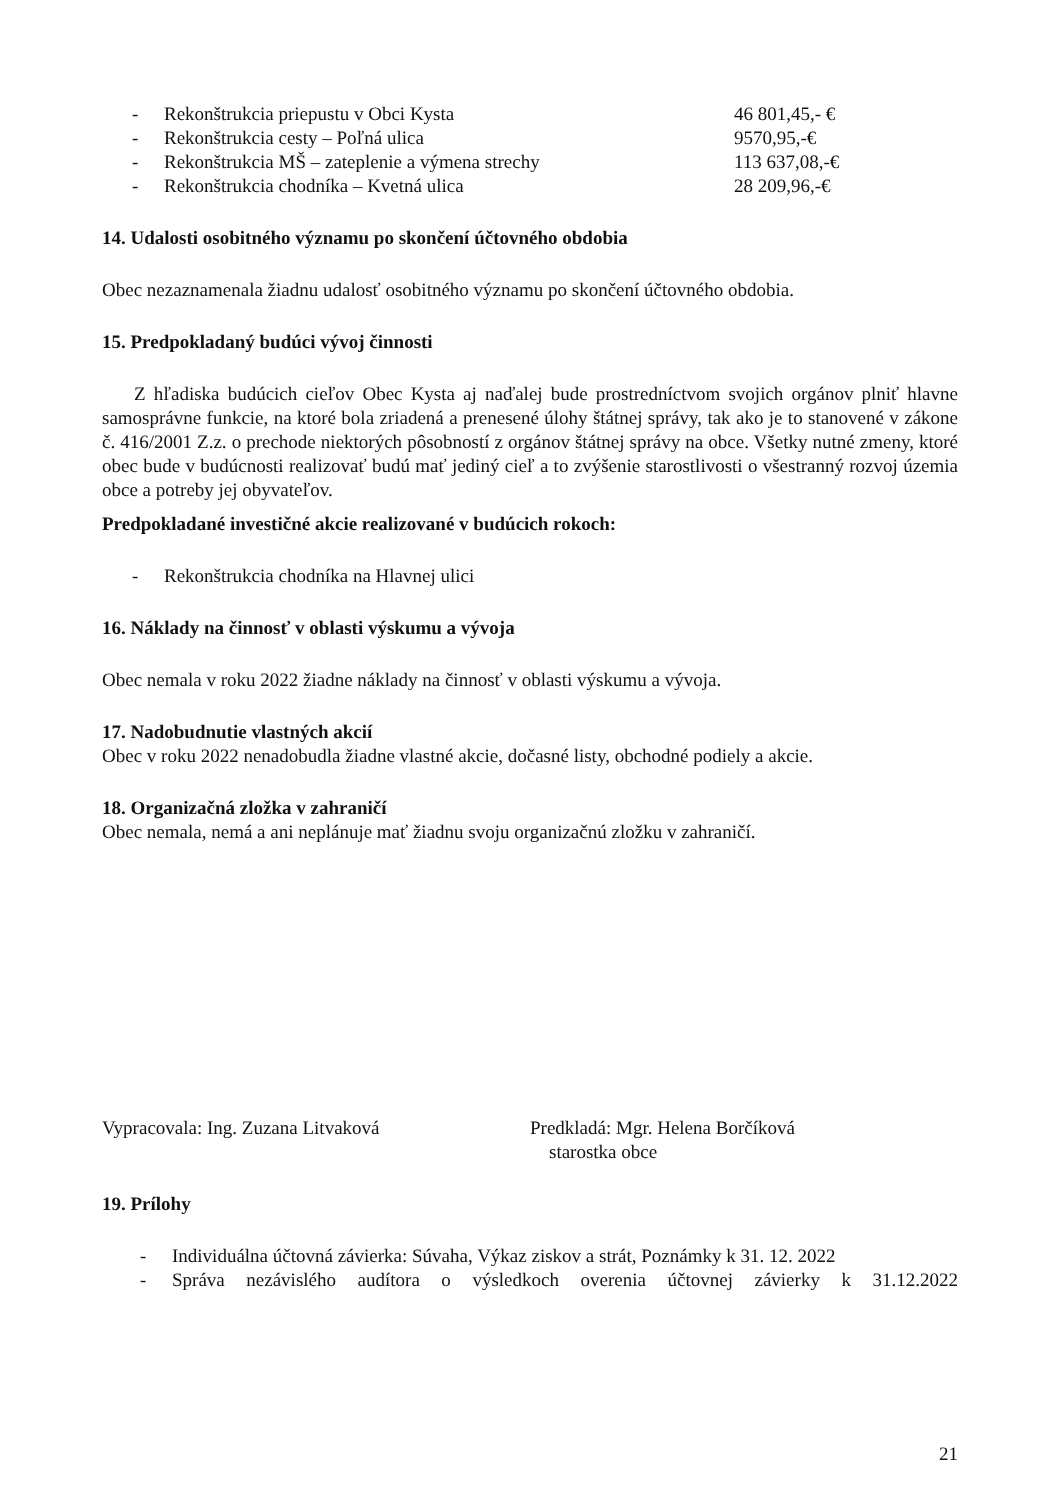- Rekonštrukcia priepustu v Obci Kysta 46 801,45,- €
- Rekonštrukcia cesty – Poľná ulica 9570,95,-€
- Rekonštrukcia MŠ – zateplenie a výmena strechy 113 637,08,-€
- Rekonštrukcia chodníka – Kvetná ulica 28 209,96,-€
14. Udalosti osobitného významu po skončení účtovného obdobia
Obec nezaznamenala žiadnu udalosť osobitného významu po skončení účtovného obdobia.
15. Predpokladaný budúci vývoj činnosti
Z hľadiska budúcich cieľov Obec Kysta aj naďalej bude prostredníctvom svojich orgánov plniť hlavne samosprávne funkcie, na ktoré bola zriadená a prenesené úlohy štátnej správy, tak ako je to stanovené v zákone č. 416/2001 Z.z. o prechode niektorých pôsobností z orgánov štátnej správy na obce. Všetky nutné zmeny, ktoré obec bude v budúcnosti realizovať budú mať jediný cieľ a to zvýšenie starostlivosti o všestranný rozvoj územia obce a potreby jej obyvateľov.
Predpokladané investičné akcie realizované v budúcich rokoch:
- Rekonštrukcia chodníka na Hlavnej ulici
16. Náklady na činnosť v oblasti výskumu a vývoja
Obec nemala v roku 2022 žiadne náklady na činnosť v oblasti výskumu a vývoja.
17. Nadobudnutie vlastných akcií
Obec v roku 2022 nenadobudla žiadne vlastné akcie, dočasné listy, obchodné podiely a akcie.
18. Organizačná zložka v zahraničí
Obec nemala, nemá a ani neplánuje mať žiadnu svoju organizačnú zložku v zahraničí.
Vypracovala: Ing. Zuzana Litvaková Predkladá: Mgr. Helena Borčíková
starostka obce
19. Prílohy
- Individuálna účtovná závierka: Súvaha, Výkaz ziskov a strát, Poznámky k 31. 12. 2022
- Správa nezávislého audítora o výsledkoch overenia účtovnej závierky k 31.12.2022
21